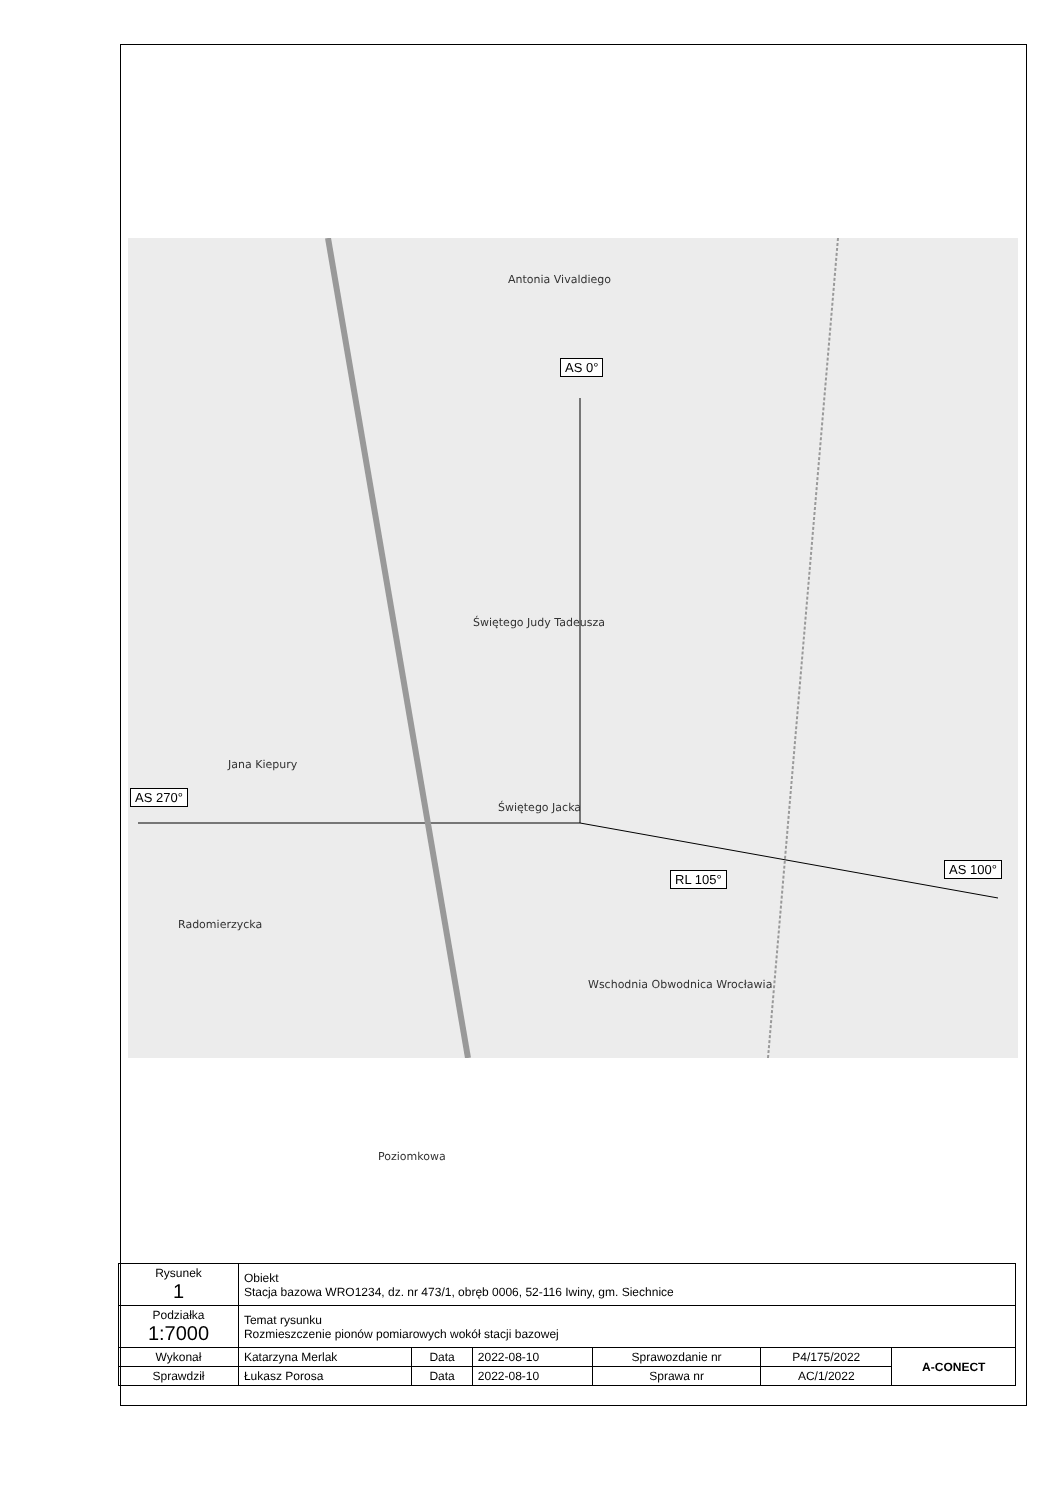AS 0°
AS 270°
RL 105°
AS 100°
Antonia Vivaldiego
Świętego Judy Tadeusza
Świętego Jacka
Jana Kiepury
Radomierzycka
Wschodnia Obwodnica Wrocławia
Poziomkowa
| Rysunek 1 | Obiekt Stacja bazowa WRO1234, dz. nr 473/1, obręb 0006, 52-116 Iwiny, gm. Siechnice | | | | | |
| Podziałka 1:7000 | Temat rysunku Rozmieszczenie pionów pomiarowych wokół stacji bazowej | | | | | |
| Wykonał | Katarzyna Merlak | Data | 2022-08-10 | Sprawozdanie nr | P4/175/2022 | A-CONECT |
| Sprawdził | Łukasz Porosa | Data | 2022-08-10 | Sprawa nr | AC/1/2022 | |